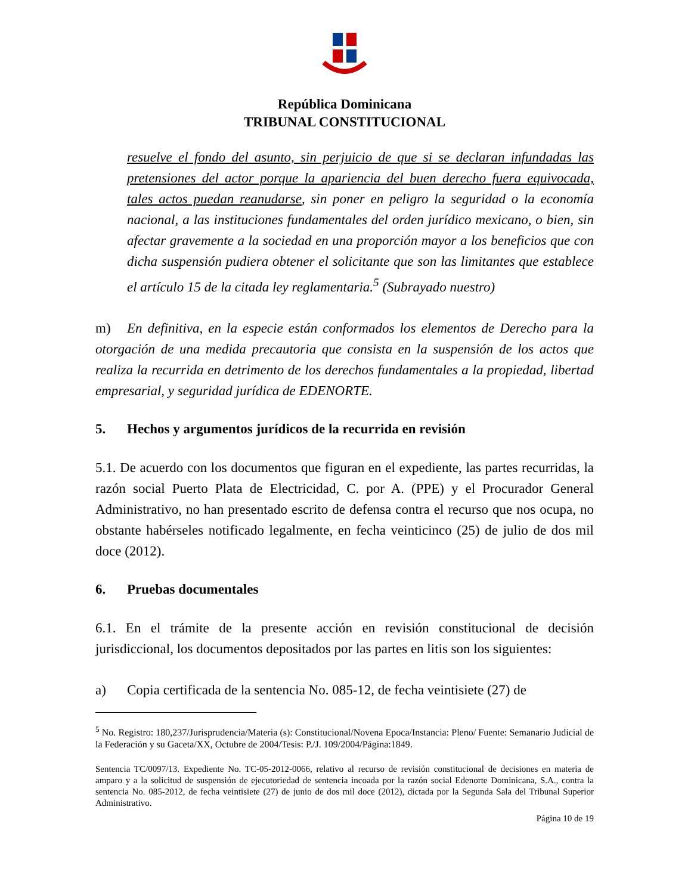República Dominicana
TRIBUNAL CONSTITUCIONAL
resuelve el fondo del asunto, sin perjuicio de que si se declaran infundadas las pretensiones del actor porque la apariencia del buen derecho fuera equivocada, tales actos puedan reanudarse, sin poner en peligro la seguridad o la economía nacional, a las instituciones fundamentales del orden jurídico mexicano, o bien, sin afectar gravemente a la sociedad en una proporción mayor a los beneficios que con dicha suspensión pudiera obtener el solicitante que son las limitantes que establece el artículo 15 de la citada ley reglamentaria.<sup>5</sup> (Subrayado nuestro)
m) En definitiva, en la especie están conformados los elementos de Derecho para la otorgación de una medida precautoria que consista en la suspensión de los actos que realiza la recurrida en detrimento de los derechos fundamentales a la propiedad, libertad empresarial, y seguridad jurídica de EDENORTE.
5. Hechos y argumentos jurídicos de la recurrida en revisión
5.1. De acuerdo con los documentos que figuran en el expediente, las partes recurridas, la razón social Puerto Plata de Electricidad, C. por A. (PPE) y el Procurador General Administrativo, no han presentado escrito de defensa contra el recurso que nos ocupa, no obstante habérseles notificado legalmente, en fecha veinticinco (25) de julio de dos mil doce (2012).
6. Pruebas documentales
6.1. En el trámite de la presente acción en revisión constitucional de decisión jurisdiccional, los documentos depositados por las partes en litis son los siguientes:
a) Copia certificada de la sentencia No. 085-12, de fecha veintisiete (27) de
<sup>5</sup> No. Registro: 180,237/Jurisprudencia/Materia (s): Constitucional/Novena Epoca/Instancia: Pleno/ Fuente: Semanario Judicial de la Federación y su Gaceta/XX, Octubre de 2004/Tesis: P./J. 109/2004/Página:1849.
Sentencia TC/0097/13. Expediente No. TC-05-2012-0066, relativo al recurso de revisión constitucional de decisiones en materia de amparo y a la solicitud de suspensión de ejecutoriedad de sentencia incoada por la razón social Edenorte Dominicana, S.A., contra la sentencia No. 085-2012, de fecha veintisiete (27) de junio de dos mil doce (2012), dictada por la Segunda Sala del Tribunal Superior Administrativo.
Página 10 de 19